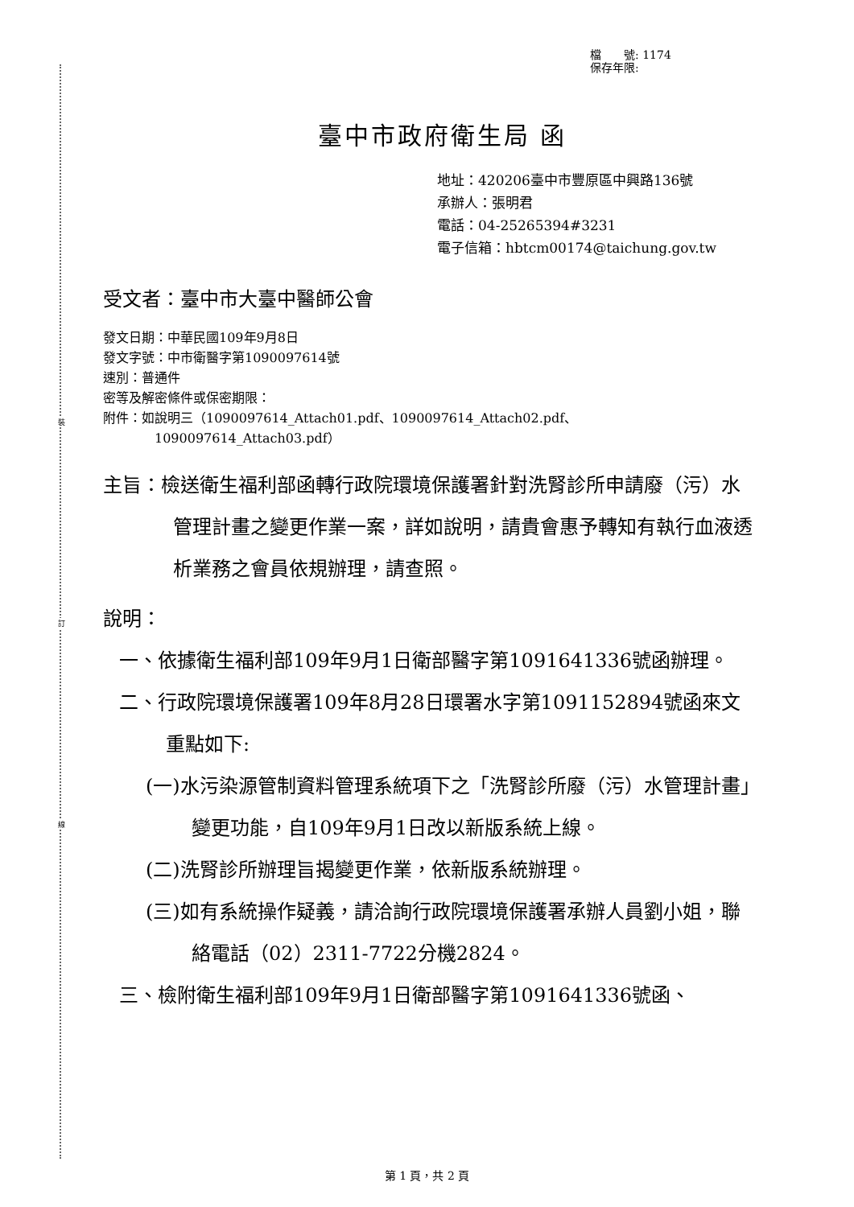裝
訂
線
檔　　號: 1174
保存年限:
臺中市政府衛生局 函
地址：420206臺中市豐原區中興路136號
承辦人：張明君
電話：04-25265394#3231
電子信箱：hbtcm00174@taichung.gov.tw
受文者：臺中市大臺中醫師公會
發文日期：中華民國109年9月8日
發文字號：中市衛醫字第1090097614號
速別：普通件
密等及解密條件或保密期限：
附件：如說明三（1090097614_Attach01.pdf、1090097614_Attach02.pdf、
1090097614_Attach03.pdf）
主旨：檢送衛生福利部函轉行政院環境保護署針對洗腎診所申請廢（污）水管理計畫之變更作業一案，詳如說明，請貴會惠予轉知有執行血液透析業務之會員依規辦理，請查照。
說明：
一、依據衛生福利部109年9月1日衛部醫字第1091641336號函辦理。
二、行政院環境保護署109年8月28日環署水字第1091152894號函來文重點如下:
(一)水污染源管制資料管理系統項下之「洗腎診所廢（污）水管理計畫」變更功能，自109年9月1日改以新版系統上線。
(二)洗腎診所辦理旨揭變更作業，依新版系統辦理。
(三)如有系統操作疑義，請洽詢行政院環境保護署承辦人員劉小姐，聯絡電話（02）2311-7722分機2824。
三、檢附衛生福利部109年9月1日衛部醫字第1091641336號函、
第 1 頁，共 2 頁